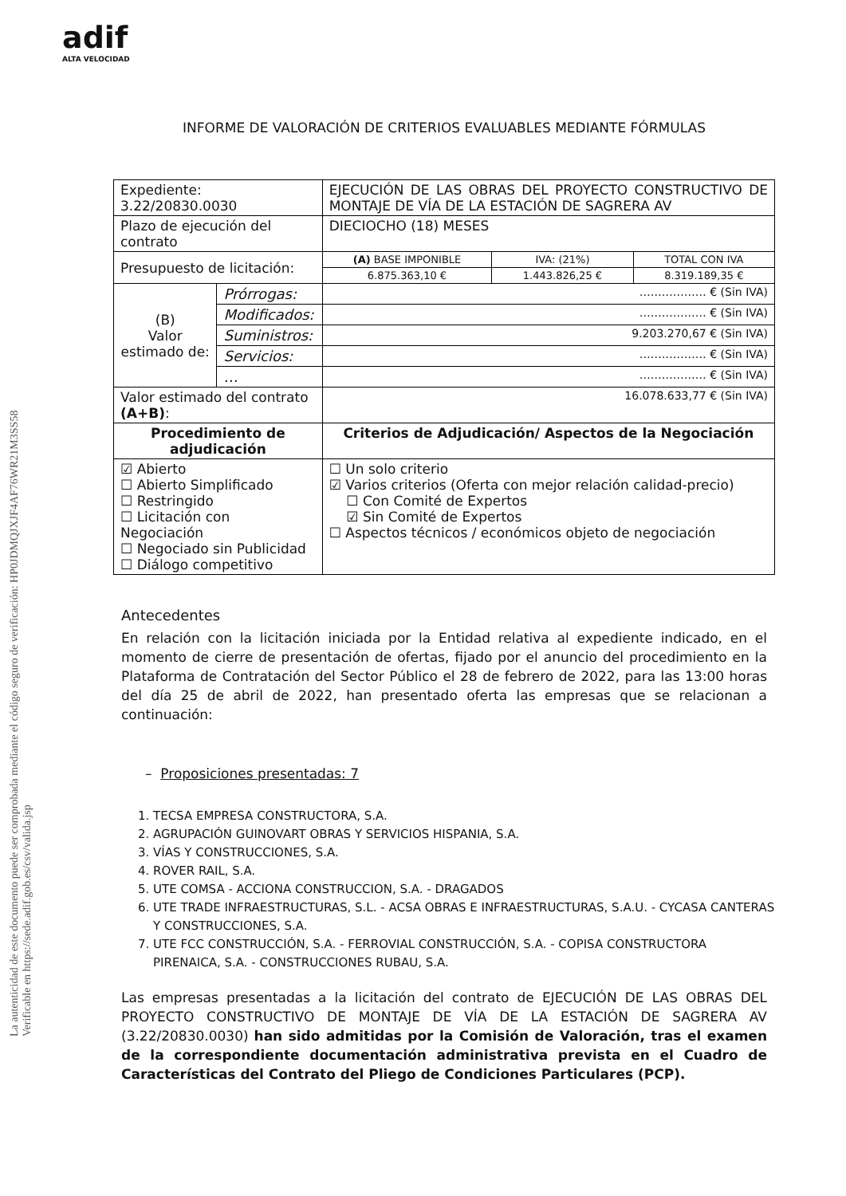adif
ALTA VELOCIDAD
La autenticidad de este documento puede ser comprobada mediante el código seguro de verificación: HP0JDMQJXJF4AF76WR21M3SS58
Verificable en https://sede.adif.gob.es/csv/valida.jsp
INFORME DE VALORACIÓN DE CRITERIOS EVALUABLES MEDIANTE FÓRMULAS
| Expediente: 3.22/20830.0030 | | EJECUCIÓN DE LAS OBRAS DEL PROYECTO CONSTRUCTIVO DE MONTAJE DE VÍA DE LA ESTACIÓN DE SAGRERA AV | | |
| Plazo de ejecución del contrato | | DIECIOCHO (18) MESES | | |
| Presupuesto de licitación: | | (A) BASE IMPONIBLE | IVA: (21%) | TOTAL CON IVA |
| | | 6.875.363,10 € | 1.443.826,25 € | 8.319.189,35 € |
| (B) Valor estimado de: | Prórrogas: | ……………… € (Sin IVA) | | |
| | Modificados: | ……………… € (Sin IVA) | | |
| | Suministros: | 9.203.270,67 € (Sin IVA) | | |
| | Servicios: | ……………… € (Sin IVA) | | |
| | … | ……………… € (Sin IVA) | | |
| Valor estimado del contrato (A+B) : | | 16.078.633,77 € (Sin IVA) | | |
| Procedimiento de adjudicación | | Criterios de Adjudicación/ Aspectos de la Negociación | | |
| ☑ Abierto ☐ Abierto Simplificado ☐ Restringido ☐ Licitación con Negociación ☐ Negociado sin Publicidad ☐ Diálogo competitivo | | ☐ Un solo criterio ☑ Varios criterios (Oferta con mejor relación calidad-precio) ☐ Con Comité de Expertos ☑ Sin Comité de Expertos ☐ Aspectos técnicos / económicos objeto de negociación | | |
Antecedentes
En relación con la licitación iniciada por la Entidad relativa al expediente indicado, en el momento de cierre de presentación de ofertas, fijado por el anuncio del procedimiento en la Plataforma de Contratación del Sector Público el 28 de febrero de 2022, para las 13:00 horas del día 25 de abril de 2022, han presentado oferta las empresas que se relacionan a continuación:
– Proposiciones presentadas: 7
1. TECSA EMPRESA CONSTRUCTORA, S.A.
2. AGRUPACIÓN GUINOVART OBRAS Y SERVICIOS HISPANIA, S.A.
3. VÍAS Y CONSTRUCCIONES, S.A.
4. ROVER RAIL, S.A.
5. UTE COMSA - ACCIONA CONSTRUCCION, S.A. - DRAGADOS
6. UTE TRADE INFRAESTRUCTURAS, S.L. - ACSA OBRAS E INFRAESTRUCTURAS, S.A.U. - CYCASA CANTERAS Y CONSTRUCCIONES, S.A.
7. UTE FCC CONSTRUCCIÓN, S.A. - FERROVIAL CONSTRUCCIÓN, S.A. - COPISA CONSTRUCTORA PIRENAICA, S.A. - CONSTRUCCIONES RUBAU, S.A.
Las empresas presentadas a la licitación del contrato de EJECUCIÓN DE LAS OBRAS DEL PROYECTO CONSTRUCTIVO DE MONTAJE DE VÍA DE LA ESTACIÓN DE SAGRERA AV (3.22/20830.0030) han sido admitidas por la Comisión de Valoración, tras el examen de la correspondiente documentación administrativa prevista en el Cuadro de Características del Contrato del Pliego de Condiciones Particulares (PCP).